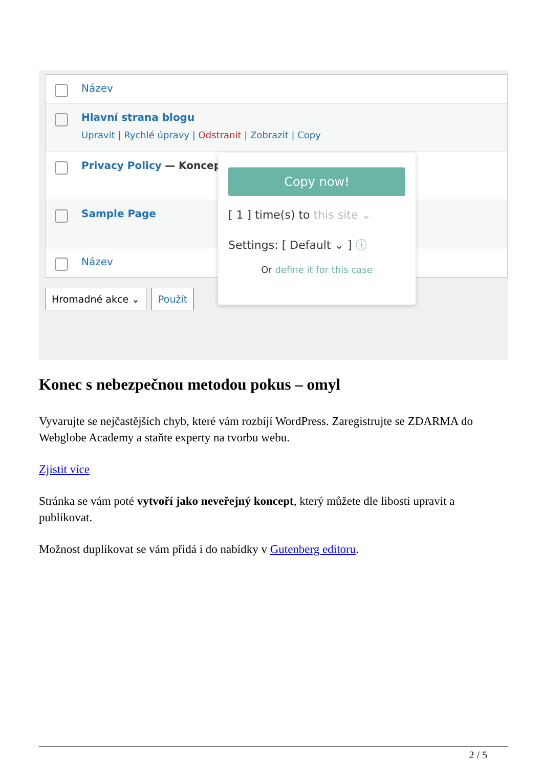Název
Hlavní strana blogu
Upravit | Rychlé úpravy | Odstranit | Zobrazit | Copy
Privacy Policy — Koncept
Sample Page
Název
Hromadné akce ⌄ Použít
Copy now!
[ 1 ] time(s) to this site ⌄
Settings: [ Default ⌄ ] ⓘ
Or define it for this case
Konec s nebezpečnou metodou pokus – omyl
Vyvarujte se nejčastějších chyb, které vám rozbíjí WordPress. Zaregistrujte se ZDARMA do Webglobe Academy a staňte experty na tvorbu webu.
Zjistit více
Stránka se vám poté vytvoří jako neveřejný koncept, který můžete dle libosti upravit a publikovat.
Možnost duplikovat se vám přidá i do nabídky v Gutenberg editoru.
2 / 5